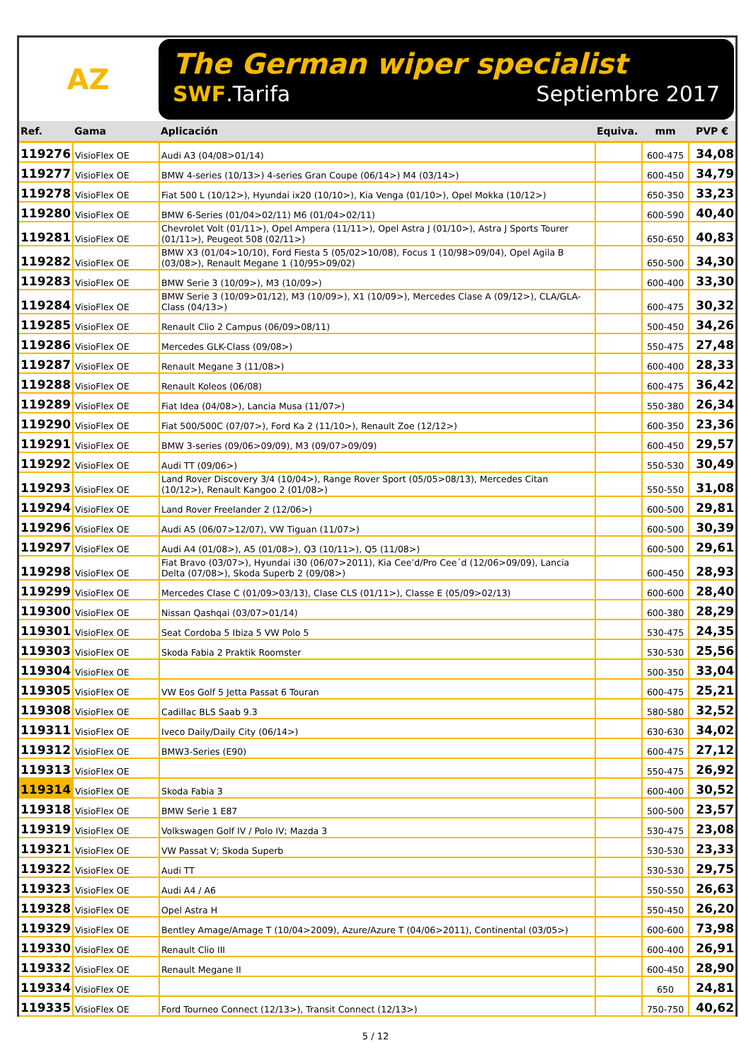AZ
The German wiper specialist
SWF.Tarifa Septiembre 2017
| Ref. | Gama | Aplicación | Equiva. | mm | PVP € |
| --- | --- | --- | --- | --- | --- |
| 119276 | VisioFlex OE | Audi A3 (04/08>01/14) | | 600-475 | 34,08 |
| 119277 | VisioFlex OE | BMW 4-series (10/13>) 4-series Gran Coupe (06/14>) M4 (03/14>) | | 600-450 | 34,79 |
| 119278 | VisioFlex OE | Fiat 500 L (10/12>), Hyundai ix20 (10/10>), Kia Venga (01/10>), Opel Mokka (10/12>) | | 650-350 | 33,23 |
| 119280 | VisioFlex OE | BMW 6-Series (01/04>02/11) M6 (01/04>02/11) | | 600-590 | 40,40 |
| 119281 | VisioFlex OE | Chevrolet Volt (01/11>), Opel Ampera (11/11>), Opel Astra J (01/10>), Astra J Sports Tourer (01/11>), Peugeot 508 (02/11>) | | 650-650 | 40,83 |
| 119282 | VisioFlex OE | BMW X3 (01/04>10/10), Ford Fiesta 5 (05/02>10/08), Focus 1 (10/98>09/04), Opel Agila B (03/08>), Renault Megane 1 (10/95>09/02) | | 650-500 | 34,30 |
| 119283 | VisioFlex OE | BMW Serie 3 (10/09>), M3 (10/09>) | | 600-400 | 33,30 |
| 119284 | VisioFlex OE | BMW Serie 3 (10/09>01/12), M3 (10/09>), X1 (10/09>), Mercedes Clase A (09/12>), CLA/GLA-Class (04/13>) | | 600-475 | 30,32 |
| 119285 | VisioFlex OE | Renault Clio 2 Campus (06/09>08/11) | | 500-450 | 34,26 |
| 119286 | VisioFlex OE | Mercedes GLK-Class (09/08>) | | 550-475 | 27,48 |
| 119287 | VisioFlex OE | Renault Megane 3 (11/08>) | | 600-400 | 28,33 |
| 119288 | VisioFlex OE | Renault Koleos (06/08) | | 600-475 | 36,42 |
| 119289 | VisioFlex OE | Fiat Idea (04/08>), Lancia Musa (11/07>) | | 550-380 | 26,34 |
| 119290 | VisioFlex OE | Fiat 500/500C (07/07>), Ford Ka 2 (11/10>), Renault Zoe (12/12>) | | 600-350 | 23,36 |
| 119291 | VisioFlex OE | BMW 3-series (09/06>09/09), M3 (09/07>09/09) | | 600-450 | 29,57 |
| 119292 | VisioFlex OE | Audi TT (09/06>) | | 550-530 | 30,49 |
| 119293 | VisioFlex OE | Land Rover Discovery 3/4 (10/04>), Range Rover Sport (05/05>08/13), Mercedes Citan (10/12>), Renault Kangoo 2 (01/08>) | | 550-550 | 31,08 |
| 119294 | VisioFlex OE | Land Rover Freelander 2 (12/06>) | | 600-500 | 29,81 |
| 119296 | VisioFlex OE | Audi A5 (06/07>12/07), VW Tiguan (11/07>) | | 600-500 | 30,39 |
| 119297 | VisioFlex OE | Audi A4 (01/08>), A5 (01/08>), Q3 (10/11>), Q5 (11/08>) | | 600-500 | 29,61 |
| 119298 | VisioFlex OE | Fiat Bravo (03/07>), Hyundai i30 (06/07>2011), Kia Cee’d/Pro Cee´d (12/06>09/09), Lancia Delta (07/08>), Skoda Superb 2 (09/08>) | | 600-450 | 28,93 |
| 119299 | VisioFlex OE | Mercedes Clase C (01/09>03/13), Clase CLS (01/11>), Classe E (05/09>02/13) | | 600-600 | 28,40 |
| 119300 | VisioFlex OE | Nissan Qashqai (03/07>01/14) | | 600-380 | 28,29 |
| 119301 | VisioFlex OE | Seat Cordoba 5 Ibiza 5 VW Polo 5 | | 530-475 | 24,35 |
| 119303 | VisioFlex OE | Skoda Fabia 2 Praktik Roomster | | 530-530 | 25,56 |
| 119304 | VisioFlex OE | | | 500-350 | 33,04 |
| 119305 | VisioFlex OE | VW Eos Golf 5 Jetta Passat 6 Touran | | 600-475 | 25,21 |
| 119308 | VisioFlex OE | Cadillac BLS Saab 9.3 | | 580-580 | 32,52 |
| 119311 | VisioFlex OE | Iveco Daily/Daily City (06/14>) | | 630-630 | 34,02 |
| 119312 | VisioFlex OE | BMW3-Series (E90) | | 600-475 | 27,12 |
| 119313 | VisioFlex OE | | | 550-475 | 26,92 |
| 119314 | VisioFlex OE | Skoda Fabia 3 | | 600-400 | 30,52 |
| 119318 | VisioFlex OE | BMW Serie 1 E87 | | 500-500 | 23,57 |
| 119319 | VisioFlex OE | Volkswagen Golf IV / Polo IV; Mazda 3 | | 530-475 | 23,08 |
| 119321 | VisioFlex OE | VW Passat V; Skoda Superb | | 530-530 | 23,33 |
| 119322 | VisioFlex OE | Audi TT | | 530-530 | 29,75 |
| 119323 | VisioFlex OE | Audi A4 / A6 | | 550-550 | 26,63 |
| 119328 | VisioFlex OE | Opel Astra H | | 550-450 | 26,20 |
| 119329 | VisioFlex OE | Bentley Amage/Amage T (10/04>2009), Azure/Azure T (04/06>2011), Continental (03/05>) | | 600-600 | 73,98 |
| 119330 | VisioFlex OE | Renault Clio III | | 600-400 | 26,91 |
| 119332 | VisioFlex OE | Renault Megane II | | 600-450 | 28,90 |
| 119334 | VisioFlex OE | | | 650 | 24,81 |
| 119335 | VisioFlex OE | Ford Tourneo Connect (12/13>), Transit Connect (12/13>) | | 750-750 | 40,62 |
5 / 12